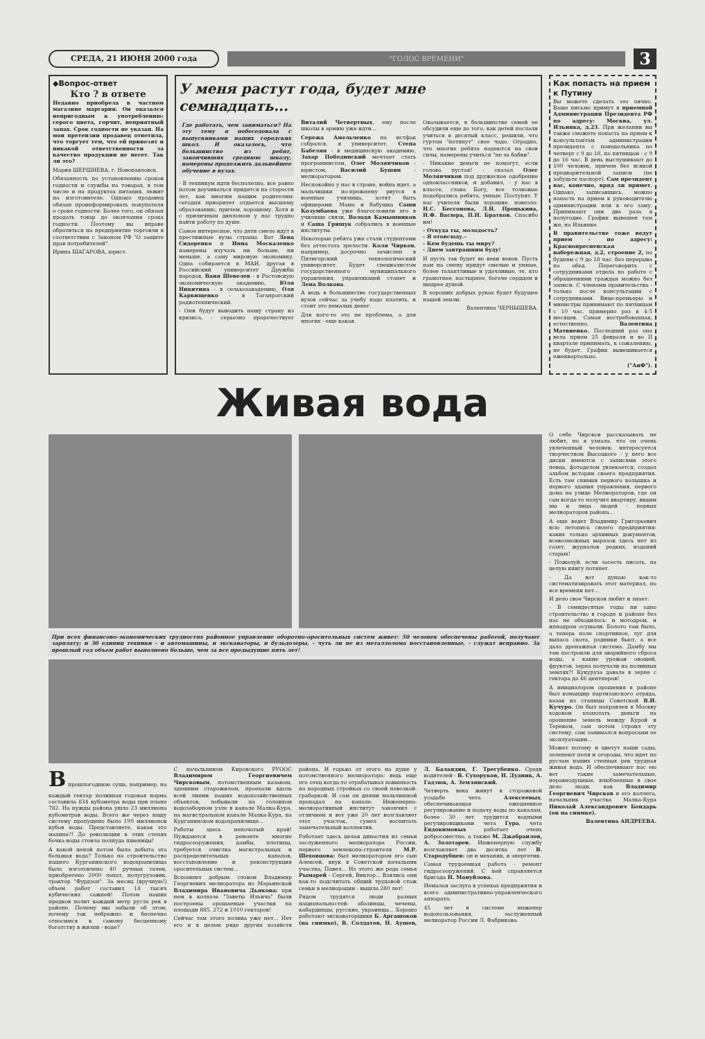СРЕДА, 21 ИЮНЯ 2000 года "ГОЛОС ВРЕМЕНИ"
3
◆Вопрос-ответ
Кто ? в ответе
Недавно приобрела в частном магазине маргарин. Он оказался непригодным к употреблению: серого цвета, горчит, неприятный запах. Срок годности не указан. На мои претензии продавец ответила, что торгует тем, что ей привозят и никакой ответственности за качество продукции не несет. Так ли это?
Мария ШЕРШНЕВА, г. Новопавловск.
Обязанность по установлению сроков годности и службы на товарах, в том числе и на продуктах питания, лежит на изготовителе. Однако продавец обязан проинформировать покупателя о сроке годности. Более того, он обязан продать товар до окончания срока годности. Поэтому вы вправе обратиться на предприятие торговли в соответствии с Законом РФ "О защите прав потребителей".
Ирина ШАГАРОВА, юрист.
У меня растут года, будет мне семнадцать...
Где работать, чем заниматься? На эту тему я побеседовала с выпускниками наших городских школ. И оказалось, что большинство из ребят, закончивших среднюю школу, намерены продолжить дальнейшее обучение в вузах.
- В техникум идти бесполезно, все равно потом доучиваться придется на старости лет, как многим нашим родителям: сегодня приоритет отдается высшему образованию, причем, хорошему. Хотя и с приличным дипломом у нас трудно найти работу по душе.
Самое интересное, что дети смело идут в престижные вузы страны. Вот Лена Сидоренко и Инна Москаленко намерены изучать ни больше, ни меньше, а саму мировую экономику. Одна собирается в МАИ, другая в Российский университет Дружбы народов, Ваня Шевелев - в Ростовскую экономическую академию, Юля Никитина - в сельхозакадемию, Оля Каркищенко - в Таганрогский радиотехнический.
- Они будут выводить нашу страну из кризиса, - серьезно пророчествует Виталий Четвертных, ему после школы в армию уже идти...
Сережа Амельченко на истфак собрался, в университет, Степа Бабелян - в медицинскую академию, Захар Побединский мечтает стать программистом, Олег Молявчиков - юристом, Василий Бушин - мелиоратором.
Неспокойно у нас в стране, война идет, а мальчишки по-прежнему рвутся в военные училища, хотят быть офицерами. Мама и бабушка Саши Козумбаева уже благословили его в училище связи, Володя Камышников и Саша Гришук собрались в военные институты.
Некоторые ребята уже стали студентами без аттестата зрелости. Коля Чирков, например, досрочно зачислен в Пятигорский технологический университет. Будет специалистом государственного муниципального управления, управляющей станет и Лена Волкова.
А ведь в большинстве государственных вузов сейчас за учебу надо платить, и стоит это немалых денег.
Для кого-то это не проблема, а для многих - еще какая.
Оказывается, в большинстве семей ее обсудили еще до того, как детей послали учиться в десятый класс, решили, что гуртом "потянут" свое чадо. Отрадно, что многие ребята надеются на свои силы, намерены учиться "не за бабки".
- Никакие деньги не помогут, если голова пустая! - сказал Олег Молявчиков под дружеское одобрение одноклассников, и добавил, - у нас в классе, слава Богу, все толковые подобрались ребята, умные. Поступят. У нас учителя были хорошие, повезло: Н.С. Бессонова, Л.Н. Пронькина, Н.Ф. Васюра, П.Н. Братков. Спасибо им!
- Откуда ты, молодость?
- Я отовсюду.-
- Кем будешь ты миру?
- Днем завтрашним буду!
И пусть так будет во веки веков. Пусть нам на смену придут смелые и умные, более талантливые и удачливые, те, кто грамотнее, настырнее, богаче сердцем и щедрее душой.
В хороших добрых руках будет будущее нашей земли.
Валентина ЧЕРНЫШЕВА.
Как попасть на прием к Путину
Вы можете сделать это лично. Ваше письмо примут в приемной Администрации Президента РФ по адресу: Москва, ул. Ильинка, д.23. При желании вы также сможете попасть на прием к консультантам администрации президента с понедельника по четверг с 9 до 18, по пятницам - с 9 до 16 час. В день выслушивают до 100 человек, причем без всякой предварительной записи (не забудьте паспорт). Сам президент вас, конечно, вряд ли примет. Однако, записавшись, можно попасть на прием к руководителю администрации или к его заму. Принимают они два раза в полугодие. График вывешен там же, на Ильинке.
В правительстве тоже ведут прием - по адресу: Краснопресненская набережная, д.2, строение 2, по будням с 9 до 18 час. без перерыва на обед. Переговорить с сотрудниками отдела по работе с обращениями граждан можно без записи. С членами правительства - только после консультации с сотрудниками. Вице-премьеры и министры принимают по пятницам с 10 час. примерно раз в 4-5 месяцев. Самая востребованная, естественно, Валентина Матвиенко. Последний раз она вела прием 25 февраля и во II квартале принимать, к сожалению, не будет. График вывешивается ежеквартально.
("АиФ").
Живая вода
При всех финансово-экономических трудностях районное управление оборотно-оросительных систем живет: 50 человек обеспечены работой, получают зарплату; и 30 единиц техники - и автомашины, и экскаваторы, и бульдозеры, - чуть ли не из металлолома восстановленные, - служат исправно. За прошлый год объем работ выполнено больше, чем за все предыдущие пять лет!
В прошлогоднюю сушь, например, на каждый гектар поливная годовая норма составила 834 кубометра воды при плане 782. На нужды района ушло 23 миллиона кубометров воды. Всего же через нашу систему пропущено было 199 миллионов кубов воды. Представляете, какая это махина?! До революции в этих степях бочка воды стоила полпуда пшеницы!
А какой ценой потом была добыта эта большая вода? Только на строительство нашего Курганинского водохранилища было изготовлено 40 ручных тачек, приобретено 2000 лопат, полугрузовик, трактор "Фурдзон". За месяц (вручную!) объем работ составил 14 тысяч кубических сажней! Потом наших предков полит каждый метр русла рек в районе. Почему мы забыли об этом, почему так небрежно и беспечно относимся к самому бесценному богатству в жизни - воде?
С начальником Кировского РУООС Владимиром Георгиевичем Чирсковым, потомственным казаком, здешним старожилом, проехали вдоль всей линии наших водохозяйственных объектов, побывали на головном водозаборном узле в канале Малка-Кура, на магистральном канале Малка-Кура, на Курганинском водохранилище...
Работы здесь непочатый край! Нуждаются в ремонте многие гидросооружения, дамбы, плотины, требуется очистка магистральных и распределительных каналов, восстановление и реконструкция оросительных систем...
Вспомнил добрым словом Владимир Георгиевич мелиоратора из Марьинской Владимира Ивановича Дьякова: при нем в колхозе "Заветы Ильича" были построены орошаемые участки на площади 885, 272 и 1010 гектаров!
Сейчас там этого полива уже нет... Нет его и в целом ряде других хозяйств района. И горько от этого на душе у потомственного мелиоратора: ведь еще его отец когда-то отрабатывал повинность на народных стройках со своей повозкой-грабаркой. И сам он днями мальчишкой пропадал на канале. Инженерно-мелиоративный институт закончил с отличием и вот уже 20 лет возглавляет этот участок, сумел воспитать замечательный коллектив.
Работает здесь целая династия из семьи заслуженного мелиоратора России, первого землекопа-строителя М.Р. Шеховцова: был мелиоратором его сын Алексей, внук в Советской начальник участка, Павел... Из этого же рода семья Рымарей - Сергей, Виктор... Взялись они как-то подсчитать общий трудовой стаж семьи в мелиорации - вышло 280 лет!
Рядом трудятся люди разных национальностей: абазинцы, чечены, кабардинцы, русские, украинцы... Хорошо работают экскаваторщики Б. Аргашоков (на снимке), В. Солдатов, Н. Аушев, Л. Баландин, Г. Трегубенко. Среди водителей - В. Сухоруков, Н. Дудник, А. Гадзюк, А. Землянский.
Четверть века живут в сторожевой усадьбе чета Алексеевых, обеспечивающая ежедневное регулирование и подачу воды по каналам, более 30 лет трудится водными регулировщиками чета Гура, чета Евдокимовых работает очень добросовестно, а также М. Джабраилов, А. Золотарев. Инженерную службу возглавляет два десятка лет В. Стародубцев: он и механик, и энергетик.
Самая трудоемкая работа - ремонт гидросооружений. С ней справляется бригада Н. Мануйлова.
Немалая заслуга в успехах предприятия и всего административно-управленческого аппарата.
45 лет в системе инженер водопользования, заслуженный мелиоратор России Л. Фабрикова.
О себе Чирсков рассказывать не любит, но я узнала, что он очень увлеченный человек: интересуется творчеством Высоцкого - у него все диски имеются с записями этого певца, фотоделом увлекается, создал альбом истории своего предприятия. Есть там снимки первого колышка и первого здания управления, первого дома на улице Мелиораторов, где он сам когда-то получил квартиру, видим мы и лица людей - первых мелиораторов района...
А еще ведет Владимир Григорьевич всю летопись своего предприятия: каких только архивных документов, всевозможных вырезок здесь нет из газет, журналов редких, изданий старых!
- Пожалуй, если засесть писать, на целую книгу потянет.
- Да вот думаю как-то систематизировать этот материал, но все времени нет...
И дело свое Чирсков любит и знает:
- В семидесятые годы ни одно строительство в городе и районе без нас не обходилось: и мотодром, и ипподром осушали. Болото там было, а теперь поле спортивное, луг для выпаса скота, родники бьют, а все дала дренажная система. Дамбу мы там построили для аварийного сброса воды, а какие урожаи овощей, фруктов, зерна получали на поливных землях?! Кукуруза давала в зерне с гектара до 46 центнеров!
А инициатором орошения в районе был командир партизанского отряда, казак из станицы Советской В.И. Кучуро. Он был направлен в Москву ходоком хлопотать деньги на орошение земель между Курой и Тереком, сам потом строил эту систему, сам занимался вопросами ее эксплуатации...
Может потому и цветут наши сады, зеленеют поля и огороды, что идет по руслам наших степных рек трудная живая вода. И обеспечивают нас ею вот такие замечательные, неравнодушные, влюбленные в свое дело люди, как Владимир Георгиевич Чирсков и его коллега, начальник участка Малка-Кура Николай Александрович Бондарь (он на снимке).
Валентина АНДРЕЕВА.